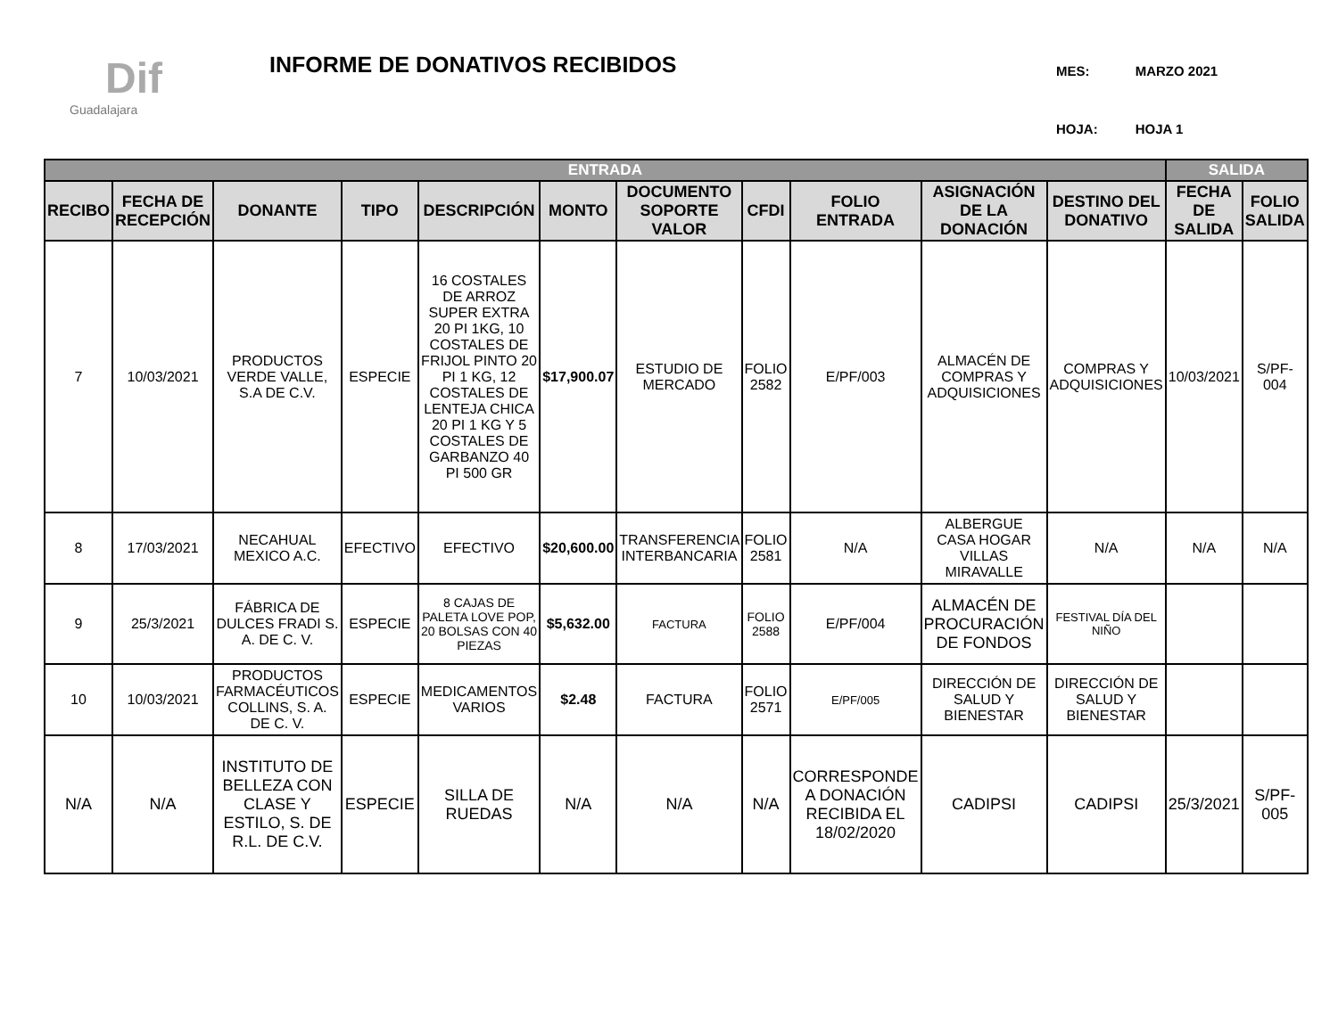Dif
Guadalajara
INFORME DE DONATIVOS RECIBIDOS
| MES: | MARZO 2021 |
| HOJA: | HOJA 1 |
| ENTRADA | | | | | | | | | | | SALIDA | |
| --- | --- | --- | --- | --- | --- | --- | --- | --- | --- | --- | --- | --- |
| RECIBO | FECHA DE RECEPCIÓN | DONANTE | TIPO | DESCRIPCIÓN | MONTO | DOCUMENTO SOPORTE VALOR | CFDI | FOLIO ENTRADA | ASIGNACIÓN DE LA DONACIÓN | DESTINO DEL DONATIVO | FECHA DE SALIDA | FOLIO SALIDA |
| 7 | 10/03/2021 | PRODUCTOS VERDE VALLE, S.A DE C.V. | ESPECIE | 16 COSTALES DE ARROZ SUPER EXTRA 20 PI 1KG, 10 COSTALES DE FRIJOL PINTO 20 PI 1 KG, 12 COSTALES DE LENTEJA CHICA 20 PI 1 KG Y 5 COSTALES DE GARBANZO 40 PI 500 GR | $17,900.07 | ESTUDIO DE MERCADO | FOLIO 2582 | E/PF/003 | ALMACÉN DE COMPRAS Y ADQUISICIONES | COMPRAS Y ADQUISICIONES | 10/03/2021 | S/PF-004 |
| 8 | 17/03/2021 | NECAHUAL MEXICO A.C. | EFECTIVO | EFECTIVO | $20,600.00 | TRANSFERENCIA INTERBANCARIA | FOLIO 2581 | N/A | ALBERGUE CASA HOGAR VILLAS MIRAVALLE | N/A | N/A | N/A |
| 9 | 25/3/2021 | FÁBRICA DE DULCES FRADI S. A. DE C. V. | ESPECIE | 8 CAJAS DE PALETA LOVE POP, 20 BOLSAS CON 40 PIEZAS | $5,632.00 | FACTURA | FOLIO 2588 | E/PF/004 | ALMACÉN DE PROCURACIÓN DE FONDOS | FESTIVAL DÍA DEL NIÑO | | |
| 10 | 10/03/2021 | PRODUCTOS FARMACÉUTICOS COLLINS, S. A. DE C. V. | ESPECIE | MEDICAMENTOS VARIOS | $2.48 | FACTURA | FOLIO 2571 | E/PF/005 | DIRECCIÓN DE SALUD Y BIENESTAR | DIRECCIÓN DE SALUD Y BIENESTAR | | |
| N/A | N/A | INSTITUTO DE BELLEZA CON CLASE Y ESTILO, S. DE R.L. DE C.V. | ESPECIE | SILLA DE RUEDAS | N/A | N/A | N/A | CORRESPONDE A DONACIÓN RECIBIDA EL 18/02/2020 | CADIPSI | CADIPSI | 25/3/2021 | S/PF-005 |